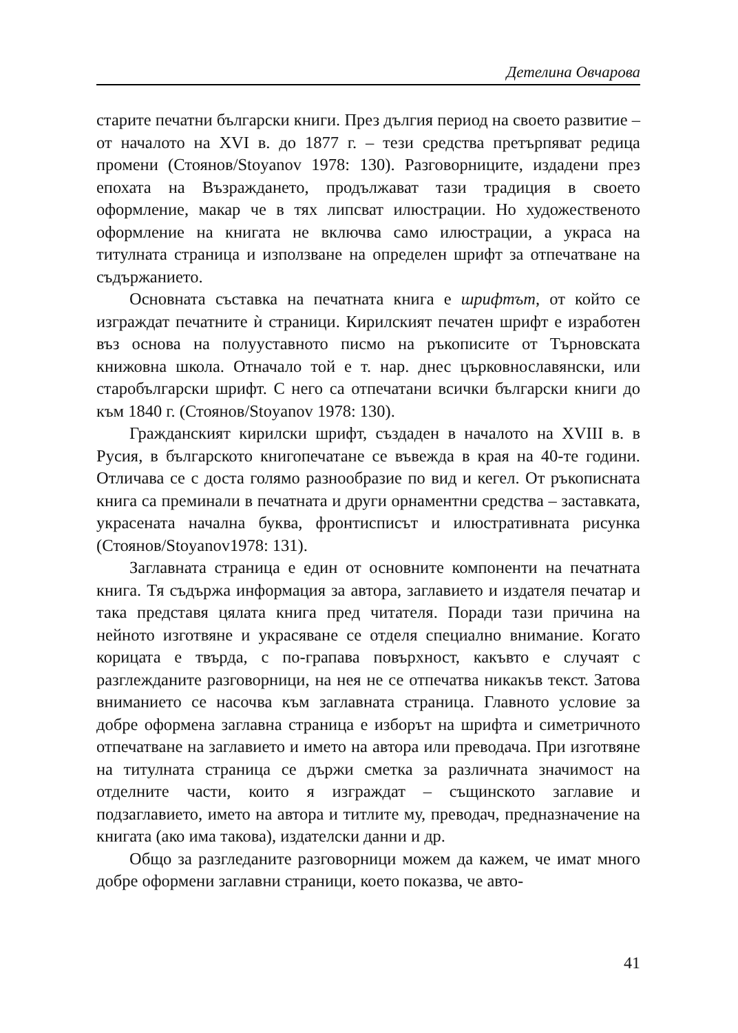Детелина Овчарова
старите печатни български книги. През дългия период на своето развитие – от началото на XVI в. до 1877 г. – тези средства претърпяват редица промени (Стоянов/Stoyanov 1978: 130). Разговорниците, издадени през епохата на Възраждането, продължават тази традиция в своето оформление, макар че в тях липсват илюстрации. Но художественото оформление на книгата не включва само илюстрации, а украса на титулната страница и използване на определен шрифт за отпечатване на съдържанието.
Основната съставка на печатната книга е шрифтът, от който се изграждат печатните ѝ страници. Кирилският печатен шрифт е изработен въз основа на полууставното писмо на ръкописите от Търновската книжовна школа. Отначало той е т. нар. днес църковнославянски, или старобългарски шрифт. С него са отпечатани всички български книги до към 1840 г. (Стоянов/Stoyanov 1978: 130).
Гражданският кирилски шрифт, създаден в началото на XVIII в. в Русия, в българското книгопечатане се въвежда в края на 40-те години. Отличава се с доста голямо разнообразие по вид и кегел. От ръкописната книга са преминали в печатната и други орнаментни средства – заставката, украсената начална буква, фронтисписът и илюстративната рисунка (Стоянов/Stoyanov1978: 131).
Заглавната страница е един от основните компоненти на печатната книга. Тя съдържа информация за автора, заглавието и издателя печатар и така представя цялата книга пред читателя. Поради тази причина на нейното изготвяне и украсяване се отделя специално внимание. Когато корицата е твърда, с по-грапава повърхност, какъвто е случаят с разглежданите разговорници, на нея не се отпечатва никакъв текст. Затова вниманието се насочва към заглавната страница. Главното условие за добре оформена заглавна страница е изборът на шрифта и симетричното отпечатване на заглавието и името на автора или преводача. При изготвяне на титулната страница се държи сметка за различната значимост на отделните части, които я изграждат – същинското заглавие и подзаглавието, името на автора и титлите му, преводач, предназначение на книгата (ако има такова), издателски данни и др.
Общо за разгледаните разговорници можем да кажем, че имат много добре оформени заглавни страници, което показва, че авто-
41